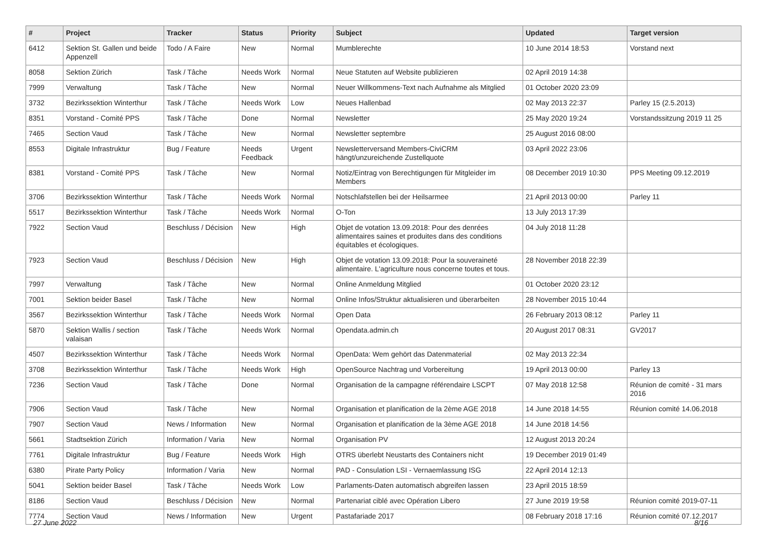| # | Project | Tracker | Status | Priority | Subject | Updated | Target version |
| --- | --- | --- | --- | --- | --- | --- | --- |
| 6412 | Sektion St. Gallen und beide Appenzell | Todo / A Faire | New | Normal | Mumblerechte | 10 June 2014 18:53 | Vorstand next |
| 8058 | Sektion Zürich | Task / Tâche | Needs Work | Normal | Neue Statuten auf Website publizieren | 02 April 2019 14:38 | |
| 7999 | Verwaltung | Task / Tâche | New | Normal | Neuer Willkommens-Text nach Aufnahme als Mitglied | 01 October 2020 23:09 | |
| 3732 | Bezirkssektion Winterthur | Task / Tâche | Needs Work | Low | Neues Hallenbad | 02 May 2013 22:37 | Parley 15 (2.5.2013) |
| 8351 | Vorstand - Comité PPS | Task / Tâche | Done | Normal | Newsletter | 25 May 2020 19:24 | Vorstandssitzung 2019 11 25 |
| 7465 | Section Vaud | Task / Tâche | New | Normal | Newsletter septembre | 25 August 2016 08:00 | |
| 8553 | Digitale Infrastruktur | Bug / Feature | Needs Feedback | Urgent | Newsletterversand Members-CiviCRM hängt/unzureichende Zustellquote | 03 April 2022 23:06 | |
| 8381 | Vorstand - Comité PPS | Task / Tâche | New | Normal | Notiz/Eintrag von Berechtigungen für Mitgleider im Members | 08 December 2019 10:30 | PPS Meeting 09.12.2019 |
| 3706 | Bezirkssektion Winterthur | Task / Tâche | Needs Work | Normal | Notschlafstellen bei der Heilsarmee | 21 April 2013 00:00 | Parley 11 |
| 5517 | Bezirkssektion Winterthur | Task / Tâche | Needs Work | Normal | O-Ton | 13 July 2013 17:39 | |
| 7922 | Section Vaud | Beschluss / Décision | New | High | Objet de votation 13.09.2018: Pour des denrées alimentaires saines et produites dans des conditions équitables et écologiques. | 04 July 2018 11:28 | |
| 7923 | Section Vaud | Beschluss / Décision | New | High | Objet de votation 13.09.2018: Pour la souveraineté alimentaire. L'agriculture nous concerne toutes et tous. | 28 November 2018 22:39 | |
| 7997 | Verwaltung | Task / Tâche | New | Normal | Online Anmeldung Mitglied | 01 October 2020 23:12 | |
| 7001 | Sektion beider Basel | Task / Tâche | New | Normal | Online Infos/Struktur aktualisieren und überarbeiten | 28 November 2015 10:44 | |
| 3567 | Bezirkssektion Winterthur | Task / Tâche | Needs Work | Normal | Open Data | 26 February 2013 08:12 | Parley 11 |
| 5870 | Sektion Wallis / section valaisan | Task / Tâche | Needs Work | Normal | Opendata.admin.ch | 20 August 2017 08:31 | GV2017 |
| 4507 | Bezirkssektion Winterthur | Task / Tâche | Needs Work | Normal | OpenData: Wem gehört das Datenmaterial | 02 May 2013 22:34 | |
| 3708 | Bezirkssektion Winterthur | Task / Tâche | Needs Work | High | OpenSource Nachtrag und Vorbereitung | 19 April 2013 00:00 | Parley 13 |
| 7236 | Section Vaud | Task / Tâche | Done | Normal | Organisation de la campagne référendaire LSCPT | 07 May 2018 12:58 | Réunion de comité - 31 mars 2016 |
| 7906 | Section Vaud | Task / Tâche | New | Normal | Organisation et planification de la 2ème AGE 2018 | 14 June 2018 14:55 | Réunion comité 14.06.2018 |
| 7907 | Section Vaud | News / Information | New | Normal | Organisation et planification de la 3ème AGE 2018 | 14 June 2018 14:56 | |
| 5661 | Stadtsektion Zürich | Information / Varia | New | Normal | Organisation PV | 12 August 2013 20:24 | |
| 7761 | Digitale Infrastruktur | Bug / Feature | Needs Work | High | OTRS überlebt Neustarts des Containers nicht | 19 December 2019 01:49 | |
| 6380 | Pirate Party Policy | Information / Varia | New | Normal | PAD - Consulation LSI - Vernaemlassung ISG | 22 April 2014 12:13 | |
| 5041 | Sektion beider Basel | Task / Tâche | Needs Work | Low | Parlaments-Daten automatisch abgreifen lassen | 23 April 2015 18:59 | |
| 8186 | Section Vaud | Beschluss / Décision | New | Normal | Partenariat ciblé avec Opération Libero | 27 June 2019 19:58 | Réunion comité 2019-07-11 |
| 7774 | Section Vaud | News / Information | New | Urgent | Pastafariade 2017 | 08 February 2018 17:16 | Réunion comité 07.12.2017 |
27 June 2022 8/16